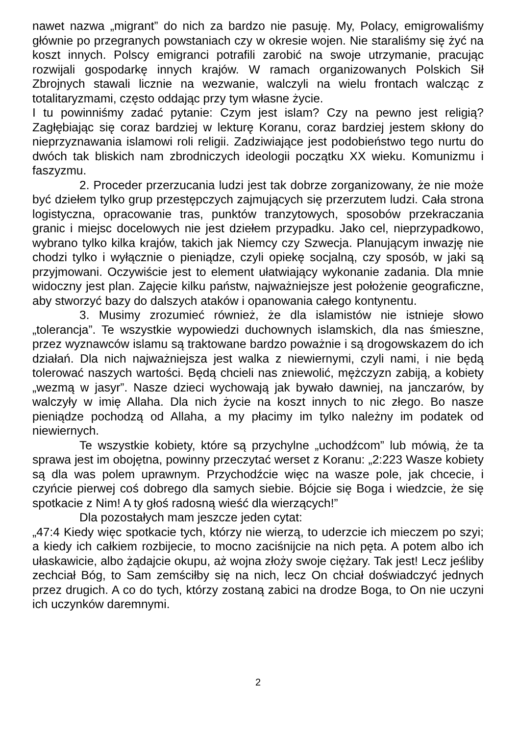nawet nazwa „migrant” do nich za bardzo nie pasuję. My, Polacy, emigrowaliśmy głównie po przegranych powstaniach czy w okresie wojen. Nie staraliśmy się żyć na koszt innych. Polscy emigranci potrafili zarobić na swoje utrzymanie, pracując rozwijali gospodarkę innych krajów. W ramach organizowanych Polskich Sił Zbrojnych stawali licznie na wezwanie, walczyli na wielu frontach walcząc z totalitaryzmami, często oddając przy tym własne życie.
I tu powinniśmy zadać pytanie: Czym jest islam? Czy na pewno jest religią? Zagłębiając się coraz bardziej w lekturę Koranu, coraz bardziej jestem skłony do nieprzyznawania islamowi roli religii. Zadziwiające jest podobieństwo tego nurtu do dwóch tak bliskich nam zbrodniczych ideologii początku XX wieku. Komunizmu i faszyzmu.
2. Proceder przerzucania ludzi jest tak dobrze zorganizowany, że nie może być dziełem tylko grup przestępczych zajmujących się przerzutem ludzi. Cała strona logistyczna, opracowanie tras, punktów tranzytowych, sposobów przekraczania granic i miejsc docelowych nie jest dziełem przypadku. Jako cel, nieprzypadkowo, wybrano tylko kilka krajów, takich jak Niemcy czy Szwecja. Planującym inwazję nie chodzi tylko i wyłącznie o pieniądze, czyli opiekę socjalną, czy sposób, w jaki są przyjmowani. Oczywiście jest to element ułatwiający wykonanie zadania. Dla mnie widoczny jest plan. Zajęcie kilku państw, najważniejsze jest położenie geograficzne, aby stworzyć bazy do dalszych ataków i opanowania całego kontynentu.
3. Musimy zrozumieć również, że dla islamistów nie istnieje słowo „tolerancja”. Te wszystkie wypowiedzi duchownych islamskich, dla nas śmieszne, przez wyznawców islamu są traktowane bardzo poważnie i są drogowskazem do ich działań. Dla nich najważniejsza jest walka z niewiernymi, czyli nami, i nie będą tolerować naszych wartości. Będą chcieli nas zniewolić, mężczyzn zabiją, a kobiety „wezmą w jasyr”. Nasze dzieci wychowają jak bywało dawniej, na janczarów, by walczyły w imię Allaha. Dla nich życie na koszt innych to nic złego. Bo nasze pieniądze pochodzą od Allaha, a my płacimy im tylko należny im podatek od niewiernych.
Te wszystkie kobiety, które są przychylne „uchodźcom” lub mówią, że ta sprawa jest im obojętna, powinny przeczytać werset z Koranu: „2:223 Wasze kobiety są dla was polem uprawnym. Przychodźcie więc na wasze pole, jak chcecie, i czyńcie pierwej coś dobrego dla samych siebie. Bójcie się Boga i wiedzcie, że się spotkacie z Nim! A ty głoś radosną wieść dla wierzących!”
Dla pozostałych mam jeszcze jeden cytat:
„47:4 Kiedy więc spotkacie tych, którzy nie wierzą, to uderzcie ich mieczem po szyi; a kiedy ich całkiem rozbijecie, to mocno zaciśnijcie na nich pęta. A potem albo ich ułaskawicie, albo żądajcie okupu, aż wojna złoży swoje ciężary. Tak jest! Lecz jeśliby zechciał Bóg, to Sam zemściłby się na nich, lecz On chciał doświadczyć jednych przez drugich. A co do tych, którzy zostaną zabici na drodze Boga, to On nie uczyni ich uczynków daremnymi.
2